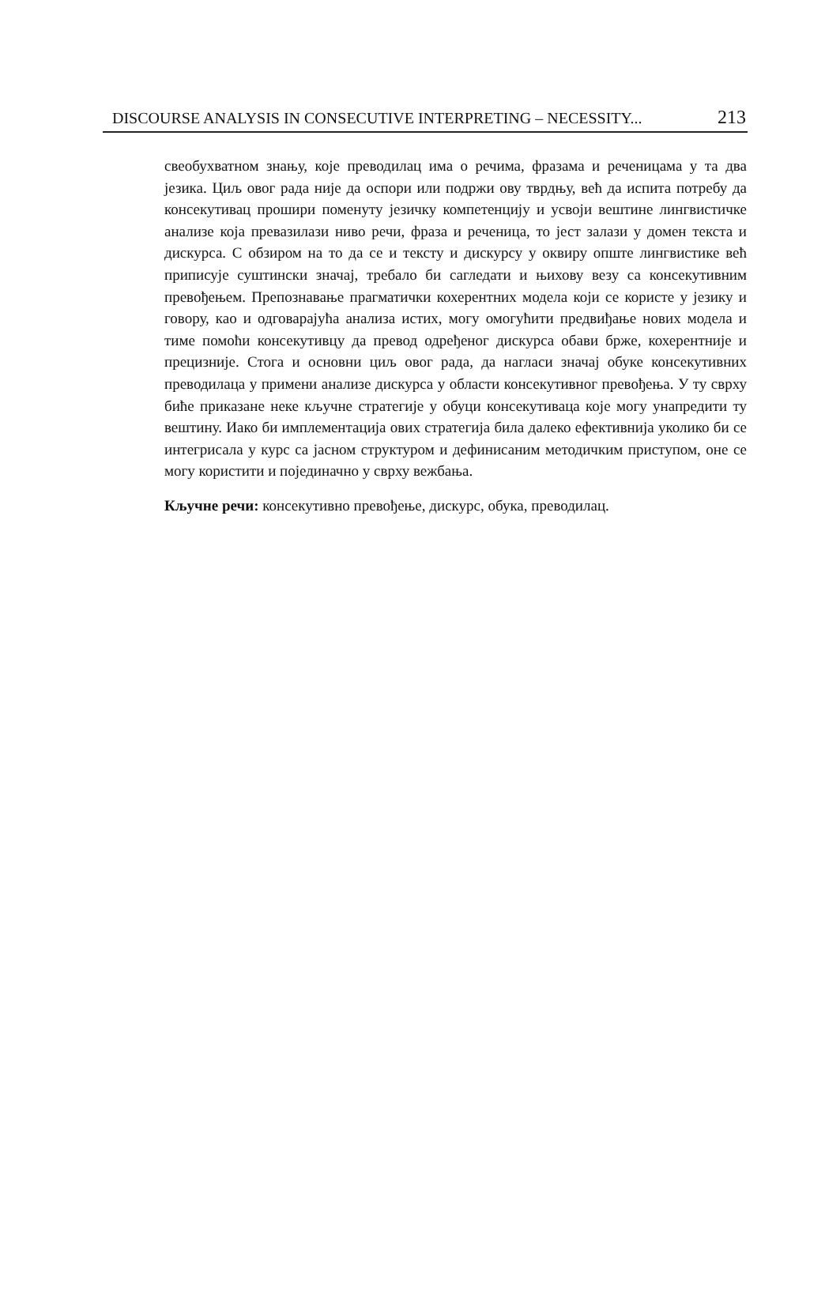DISCOURSE ANALYSIS IN CONSECUTIVE INTERPRETING – NECESSITY... 213
свеобухватном знању, које преводилац има о речима, фразама и реченицама у та два језика. Циљ овог рада није да оспори или подржи ову тврдњу, већ да испита потребу да консекутивац прошири поменуту језичку компетенцију и усвоји вештине лингвистичке анализе која превазилази ниво речи, фраза и реченица, то јест залази у домен текста и дискурса. С обзиром на то да се и тексту и дискурсу у оквиру опште лингвистике већ приписује суштински значај, требало би сагледати и њихову везу са консекутивним превођењем. Препознавање прагматички кохерентних модела који се користе у језику и говору, као и одговарајућа анализа истих, могу омогућити предвиђање нових модела и тиме помоћи консекутивцу да превод одређеног дискурса обави брже, кохерентније и прецизније. Стога и основни циљ овог рада, да нагласи значај обуке консекутивних преводилаца у примени анализе дискурса у области консекутивног превођења. У ту сврху биће приказане неке кључне стратегије у обуци консекутиваца које могу унапредити ту вештину. Иако би имплементација ових стратегија била далеко ефективнија уколико би се интегрисала у курс са јасном структуром и дефинисаним методичким приступом, оне се могу користити и појединачно у сврху вежбања.
Кључне речи: консекутивно превођење, дискурс, обука, преводилац.